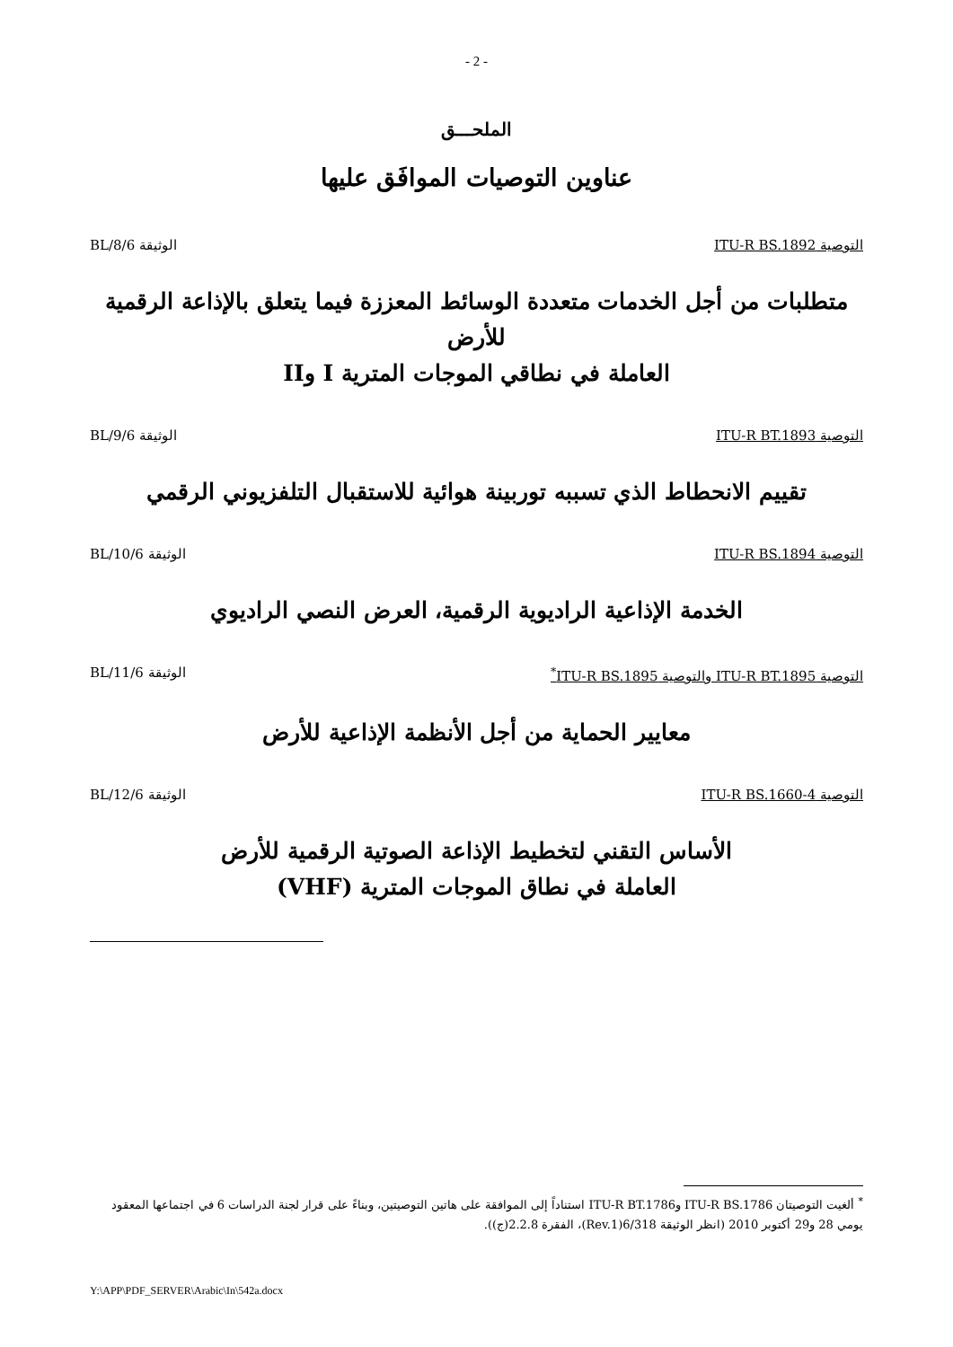- 2 -
الملحـــق
عناوين التوصيات الموافَق عليها
التوصية ITU-R BS.1892 الوثيقة 6/BL/8
متطلبات من أجل الخدمات متعددة الوسائط المعززة فيما يتعلق بالإذاعة الرقمية للأرض
العاملة في نطاقي الموجات المترية I وII
التوصية ITU-R BT.1893 الوثيقة 6/BL/9
تقييم الانحطاط الذي تسببه توربينة هوائية للاستقبال التلفزيوني الرقمي
التوصية ITU-R BS.1894 الوثيقة 6/BL/10
الخدمة الإذاعية الراديوية الرقمية، العرض النصي الراديوي
التوصية ITU-R BT.1895 والتوصية ITU-R BS.1895<sup>*</sup> الوثيقة 6/BL/11
معايير الحماية من أجل الأنظمة الإذاعية للأرض
التوصية ITU-R BS.1660-4 الوثيقة 6/BL/12
الأساس التقني لتخطيط الإذاعة الصوتية الرقمية للأرض
العاملة في نطاق الموجات المترية (VHF)
<sup>*</sup> ألغيت التوصيتان ITU-R BS.1786 وITU-R BT.1786 استناداً إلى الموافقة على هاتين التوصيتين، وبناءً على قرار لجنة الدراسات 6 في اجتماعها المعقود يومي 28 و29 أكتوبر 2010 (انظر الوثيقة 6/318(Rev.1)، الفقرة 2.2.8(ج)).
Y:\APP\PDF_SERVER\Arabic\In\542a.docx